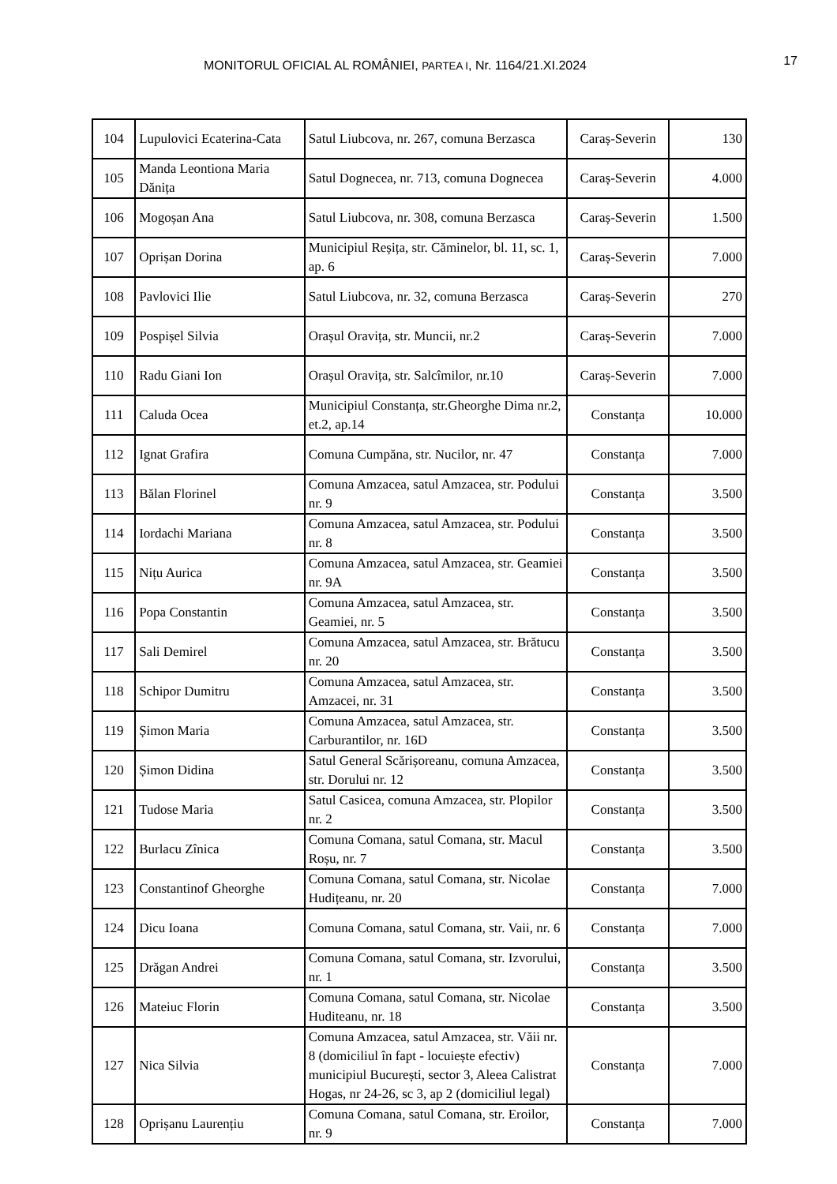MONITORUL OFICIAL AL ROMÂNIEI, PARTEA I, Nr. 1164/21.XI.2024 17
| 104 | Lupulovici Ecaterina-Cata | Satul Liubcova, nr. 267, comuna Berzasca | Caraș-Severin | 130 |
| 105 | Manda Leontiona Maria Dănița | Satul Dognecea, nr. 713, comuna Dognecea | Caraș-Severin | 4.000 |
| 106 | Mogoșan Ana | Satul Liubcova, nr. 308, comuna Berzasca | Caraș-Severin | 1.500 |
| 107 | Oprișan Dorina | Municipiul Reșița, str. Căminelor, bl. 11, sc. 1, ap. 6 | Caraș-Severin | 7.000 |
| 108 | Pavlovici Ilie | Satul Liubcova, nr. 32, comuna Berzasca | Caraș-Severin | 270 |
| 109 | Pospișel Silvia | Orașul Oravița, str. Muncii, nr.2 | Caraș-Severin | 7.000 |
| 110 | Radu Giani Ion | Orașul Oravița, str. Salcîmilor, nr.10 | Caraș-Severin | 7.000 |
| 111 | Caluda Ocea | Municipiul Constanța, str.Gheorghe Dima nr.2, et.2, ap.14 | Constanța | 10.000 |
| 112 | Ignat Grafira | Comuna Cumpăna, str. Nucilor, nr. 47 | Constanța | 7.000 |
| 113 | Bălan Florinel | Comuna Amzacea, satul Amzacea, str. Podului nr. 9 | Constanța | 3.500 |
| 114 | Iordachi Mariana | Comuna Amzacea, satul Amzacea, str. Podului nr. 8 | Constanța | 3.500 |
| 115 | Nițu Aurica | Comuna Amzacea, satul Amzacea, str. Geamiei nr. 9A | Constanța | 3.500 |
| 116 | Popa Constantin | Comuna Amzacea, satul Amzacea, str. Geamiei, nr. 5 | Constanța | 3.500 |
| 117 | Sali Demirel | Comuna Amzacea, satul Amzacea, str. Brătucu nr. 20 | Constanța | 3.500 |
| 118 | Schipor Dumitru | Comuna Amzacea, satul Amzacea, str. Amzacei, nr. 31 | Constanța | 3.500 |
| 119 | Șimon Maria | Comuna Amzacea, satul Amzacea, str. Carburantilor, nr. 16D | Constanța | 3.500 |
| 120 | Șimon Didina | Satul General Scărișoreanu, comuna Amzacea, str. Dorului nr. 12 | Constanța | 3.500 |
| 121 | Tudose Maria | Satul Casicea, comuna Amzacea, str. Plopilor nr. 2 | Constanța | 3.500 |
| 122 | Burlacu Zînica | Comuna Comana, satul Comana, str. Macul Roșu, nr. 7 | Constanța | 3.500 |
| 123 | Constantinof Gheorghe | Comuna Comana, satul Comana, str. Nicolae Hudițeanu, nr. 20 | Constanța | 7.000 |
| 124 | Dicu Ioana | Comuna Comana, satul Comana, str. Vaii, nr. 6 | Constanța | 7.000 |
| 125 | Drăgan Andrei | Comuna Comana, satul Comana, str. Izvorului, nr. 1 | Constanța | 3.500 |
| 126 | Mateiuc Florin | Comuna Comana, satul Comana, str. Nicolae Huditeanu, nr. 18 | Constanța | 3.500 |
| 127 | Nica Silvia | Comuna Amzacea, satul Amzacea, str. Văii nr. 8 (domiciliul în fapt - locuiește efectiv) municipiul București, sector 3, Aleea Calistrat Hogas, nr 24-26, sc 3, ap 2 (domiciliul legal) | Constanța | 7.000 |
| 128 | Oprișanu Laurențiu | Comuna Comana, satul Comana, str. Eroilor, nr. 9 | Constanța | 7.000 |